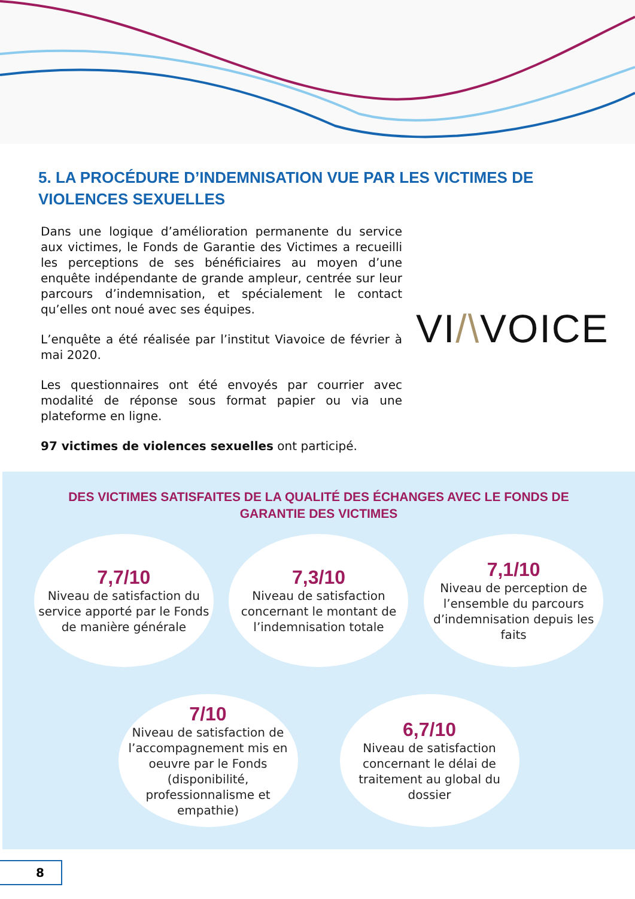5. LA PROCÉDURE D’INDEMNISATION VUE PAR LES VICTIMES DE VIOLENCES SEXUELLES
Dans une logique d’amélioration permanente du service aux victimes, le Fonds de Garantie des Victimes a recueilli les perceptions de ses bénéficiaires au moyen d’une enquête indépendante de grande ampleur, centrée sur leur parcours d’indemnisation, et spécialement le contact qu’elles ont noué avec ses équipes.
L’enquête a été réalisée par l’institut Viavoice de février à mai 2020.
Les questionnaires ont été envoyés par courrier avec modalité de réponse sous format papier ou via une plateforme en ligne.
97 victimes de violences sexuelles ont participé.
VI/\VOICE
DES VICTIMES SATISFAITES DE LA QUALITÉ DES ÉCHANGES AVEC LE FONDS DE
GARANTIE DES VICTIMES
7,7/10
Niveau de satisfaction du service apporté par le Fonds de manière générale
7,3/10
Niveau de satisfaction concernant le montant de l’indemnisation totale
7,1/10
Niveau de perception de l’ensemble du parcours d’indemnisation depuis les faits
7/10
Niveau de satisfaction de l’accompagnement mis en oeuvre par le Fonds (disponibilité, professionnalisme et empathie)
6,7/10
Niveau de satisfaction concernant le délai de traitement au global du dossier
8